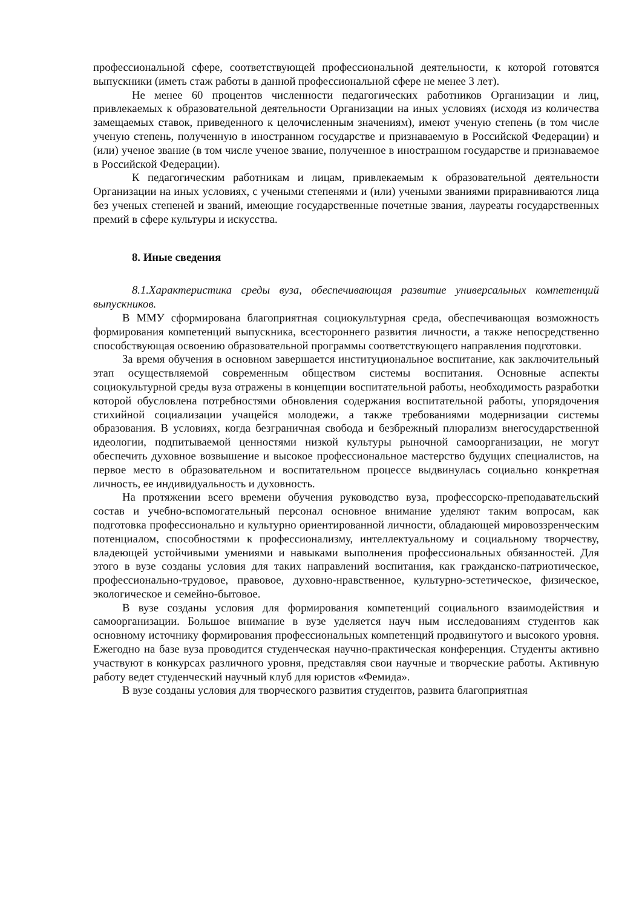профессиональной сфере, соответствующей профессиональной деятельности, к которой готовятся выпускники (иметь стаж работы в данной профессиональной сфере не менее 3 лет).
Не менее 60 процентов численности педагогических работников Организации и лиц, привлекаемых к образовательной деятельности Организации на иных условиях (исходя из количества замещаемых ставок, приведенного к целочисленным значениям), имеют ученую степень (в том числе ученую степень, полученную в иностранном государстве и признаваемую в Российской Федерации) и (или) ученое звание (в том числе ученое звание, полученное в иностранном государстве и признаваемое в Российской Федерации).
К педагогическим работникам и лицам, привлекаемым к образовательной деятельности Организации на иных условиях, с учеными степенями и (или) учеными званиями приравниваются лица без ученых степеней и званий, имеющие государственные почетные звания, лауреаты государственных премий в сфере культуры и искусства.
8. Иные сведения
8.1.Характеристика среды вуза, обеспечивающая развитие универсальных компетенций выпускников.
В ММУ сформирована благоприятная социокультурная среда, обеспечивающая возможность формирования компетенций выпускника, всестороннего развития личности, а также непосредственно способствующая освоению образовательной программы соответствующего направления подготовки.
За время обучения в основном завершается институциональное воспитание, как заключительный этап осуществляемой современным обществом системы воспитания. Основные аспекты социокультурной среды вуза отражены в концепции воспитательной работы, необходимость разработки которой обусловлена потребностями обновления содержания воспитательной работы, упорядочения стихийной социализации учащейся молодежи, а также требованиями модернизации системы образования. В условиях, когда безграничная свобода и безбрежный плюрализм внегосударственной идеологии, подпитываемой ценностями низкой культуры рыночной самоорганизации, не могут обеспечить духовное возвышение и высокое профессиональное мастерство будущих специалистов, на первое место в образовательном и воспитательном процессе выдвинулась социально конкретная личность, ее индивидуальность и духовность.
На протяжении всего времени обучения руководство вуза, профессорско-преподавательский состав и учебно-вспомогательный персонал основное внимание уделяют таким вопросам, как подготовка профессионально и культурно ориентированной личности, обладающей мировоззренческим потенциалом, способностями к профессионализму, интеллектуальному и социальному творчеству, владеющей устойчивыми умениями и навыками выполнения профессиональных обязанностей. Для этого в вузе созданы условия для таких направлений воспитания, как гражданско-патриотическое, профессионально-трудовое, правовое, духовно-нравственное, культурно-эстетическое, физическое, экологическое и семейно-бытовое.
В вузе созданы условия для формирования компетенций социального взаимодействия и самоорганизации. Большое внимание в вузе уделяется науч ным исследованиям студентов как основному источнику формирования профессиональных компетенций продвинутого и высокого уровня. Ежегодно на базе вуза проводится студенческая научно-практическая конференция. Студенты активно участвуют в конкурсах различного уровня, представляя свои научные и творческие работы. Активную работу ведет студенческий научный клуб для юристов «Фемида».
В вузе созданы условия для творческого развития студентов, развита благоприятная